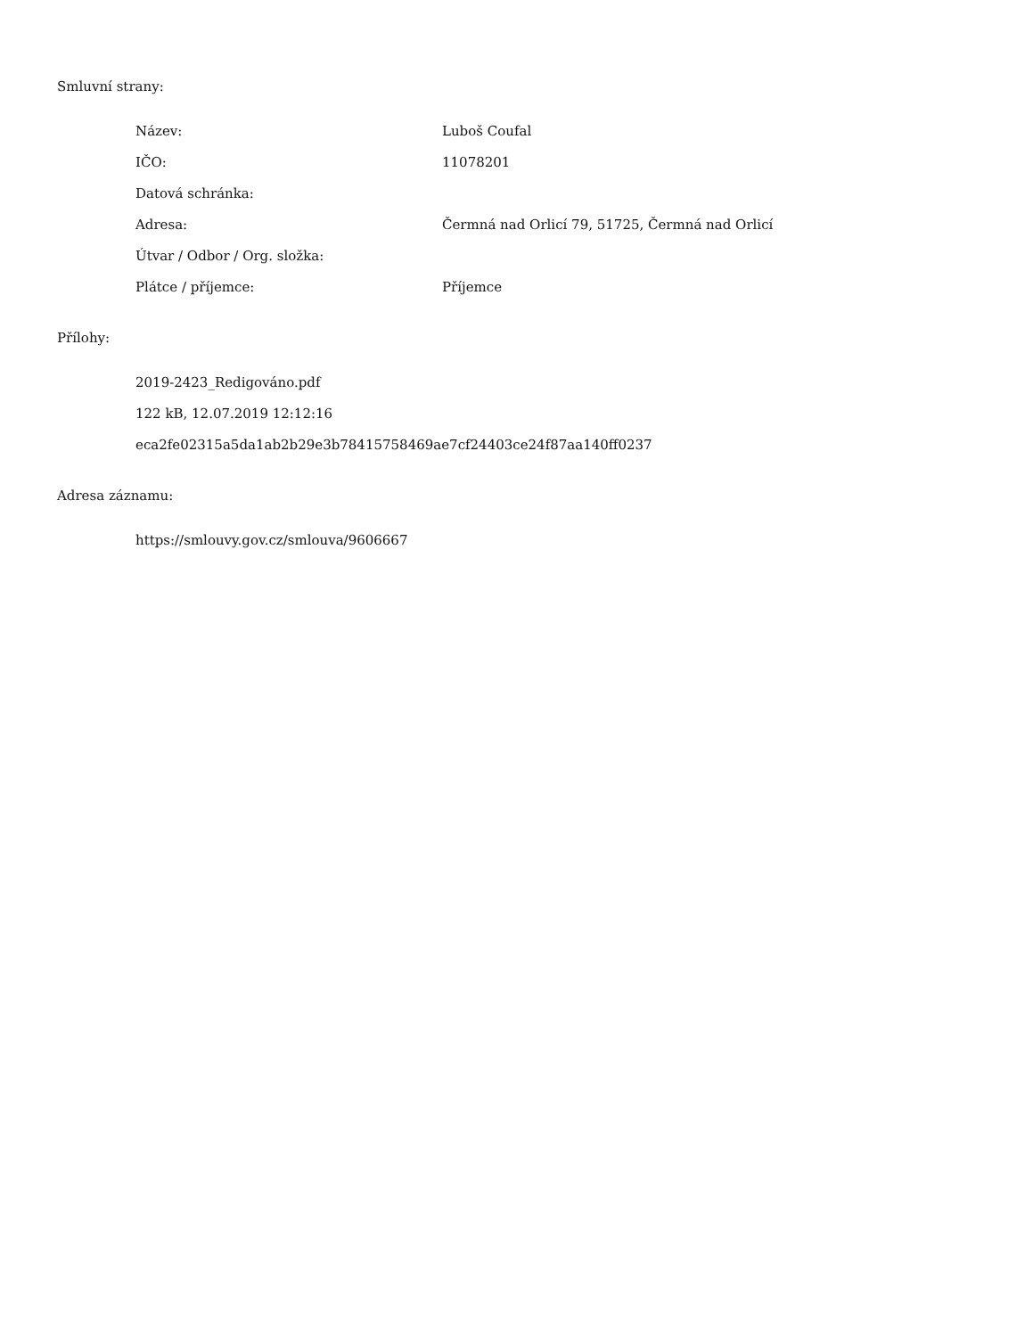Smluvní strany:
| Název: | Luboš Coufal |
| IČO: | 11078201 |
| Datová schránka: | |
| Adresa: | Čermná nad Orlicí 79, 51725, Čermná nad Orlicí |
| Útvar / Odbor / Org. složka: | |
| Plátce / příjemce: | Příjemce |
Přílohy:
2019-2423_Redigováno.pdf
122 kB, 12.07.2019 12:12:16
eca2fe02315a5da1ab2b29e3b78415758469ae7cf24403ce24f87aa140ff0237
Adresa záznamu:
https://smlouvy.gov.cz/smlouva/9606667